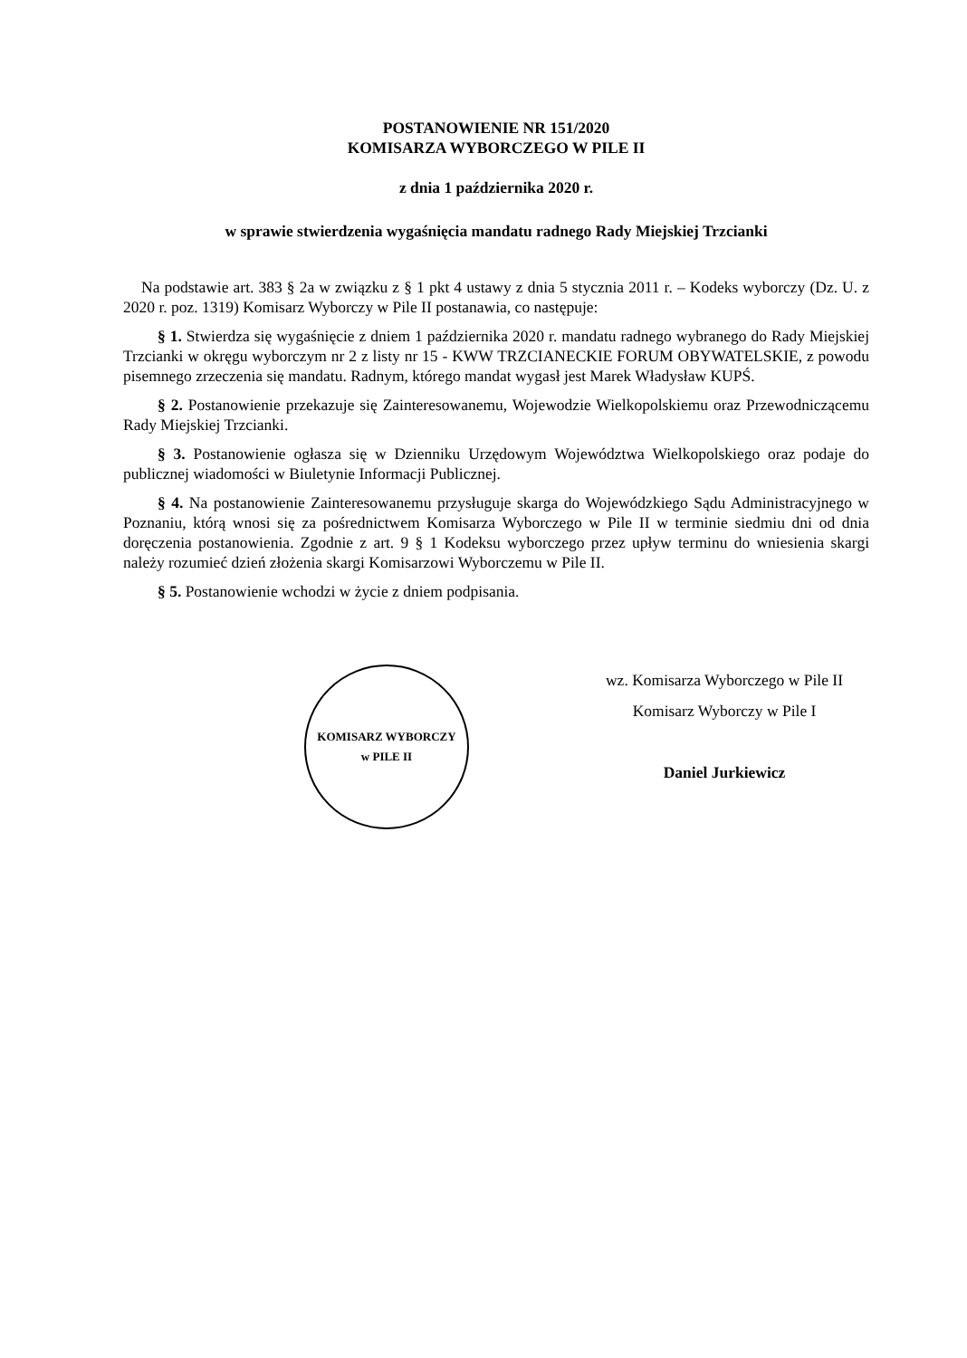POSTANOWIENIE NR 151/2020
KOMISARZA WYBORCZEGO W PILE II
z dnia 1 października 2020 r.
w sprawie stwierdzenia wygaśnięcia mandatu radnego Rady Miejskiej Trzcianki
Na podstawie art. 383 § 2a w związku z § 1 pkt 4 ustawy z dnia 5 stycznia 2011 r. – Kodeks wyborczy (Dz. U. z 2020 r. poz. 1319) Komisarz Wyborczy w Pile II postanawia, co następuje:
§ 1. Stwierdza się wygaśnięcie z dniem 1 października 2020 r. mandatu radnego wybranego do Rady Miejskiej Trzcianki w okręgu wyborczym nr 2 z listy nr 15 - KWW TRZCIANECKIE FORUM OBYWATELSKIE, z powodu pisemnego zrzeczenia się mandatu. Radnym, którego mandat wygasł jest Marek Władysław KUPŚ.
§ 2. Postanowienie przekazuje się Zainteresowanemu, Wojewodzie Wielkopolskiemu oraz Przewodniczącemu Rady Miejskiej Trzcianki.
§ 3. Postanowienie ogłasza się w Dzienniku Urzędowym Województwa Wielkopolskiego oraz podaje do publicznej wiadomości w Biuletynie Informacji Publicznej.
§ 4. Na postanowienie Zainteresowanemu przysługuje skarga do Wojewódzkiego Sądu Administracyjnego w Poznaniu, którą wnosi się za pośrednictwem Komisarza Wyborczego w Pile II w terminie siedmiu dni od dnia doręczenia postanowienia. Zgodnie z art. 9 § 1 Kodeksu wyborczego przez upływ terminu do wniesienia skargi należy rozumieć dzień złożenia skargi Komisarzowi Wyborczemu w Pile II.
§ 5. Postanowienie wchodzi w życie z dniem podpisania.
KOMISARZ WYBORCZY
w PILE II
wz. Komisarza Wyborczego w Pile II
Komisarz Wyborczy w Pile I
Daniel Jurkiewicz